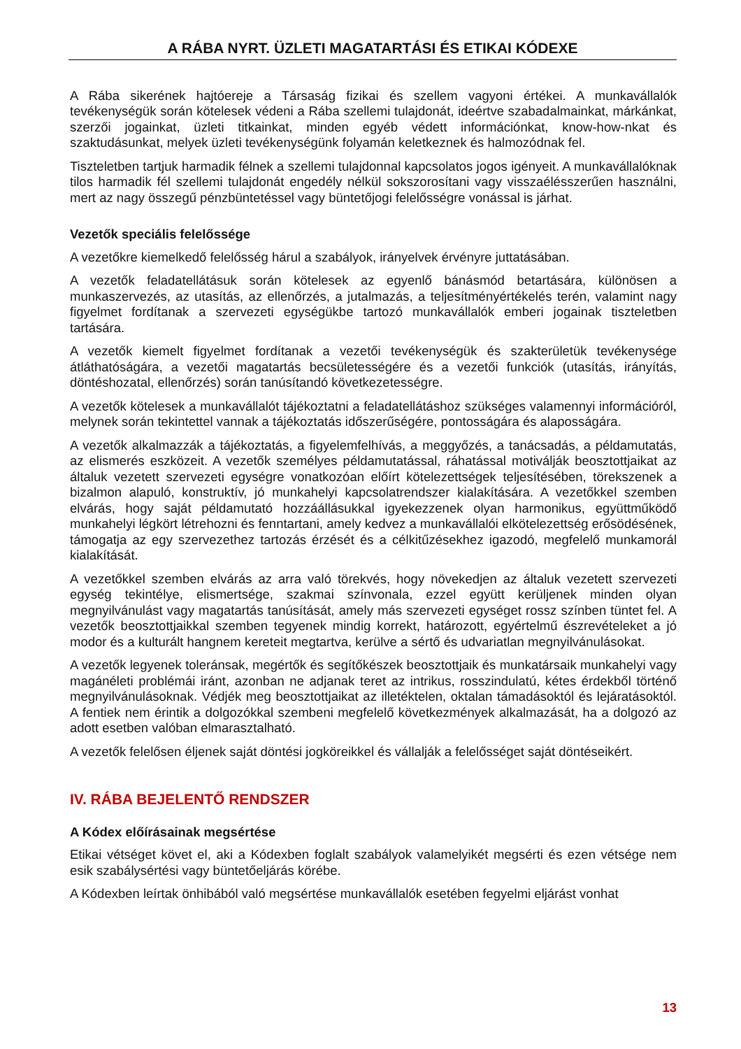A RÁBA NYRT. ÜZLETI MAGATARTÁSI ÉS ETIKAI KÓDEXE
A Rába sikerének hajtóereje a Társaság fizikai és szellem vagyoni értékei. A munkavállalók tevékenységük során kötelesek védeni a Rába szellemi tulajdonát, ideértve szabadalmainkat, márkánkat, szerzői jogainkat, üzleti titkainkat, minden egyéb védett információnkat, know-how-nkat és szaktudásunkat, melyek üzleti tevékenységünk folyamán keletkeznek és halmozódnak fel.
Tiszteletben tartjuk harmadik félnek a szellemi tulajdonnal kapcsolatos jogos igényeit. A munkavállalóknak tilos harmadik fél szellemi tulajdonát engedély nélkül sokszorosítani vagy visszaélésszerűen használni, mert az nagy összegű pénzbüntetéssel vagy büntetőjogi felelősségre vonással is járhat.
Vezetők speciális felelőssége
A vezetőkre kiemelkedő felelősség hárul a szabályok, irányelvek érvényre juttatásában.
A vezetők feladatellátásuk során kötelesek az egyenlő bánásmód betartására, különösen a munkaszervezés, az utasítás, az ellenőrzés, a jutalmazás, a teljesítményértékelés terén, valamint nagy figyelmet fordítanak a szervezeti egységükbe tartozó munkavállalók emberi jogainak tiszteletben tartására.
A vezetők kiemelt figyelmet fordítanak a vezetői tevékenységük és szakterületük tevékenysége átláthatóságára, a vezetői magatartás becsületességére és a vezetői funkciók (utasítás, irányítás, döntéshozatal, ellenőrzés) során tanúsítandó következetességre.
A vezetők kötelesek a munkavállalót tájékoztatni a feladatellátáshoz szükséges valamennyi információról, melynek során tekintettel vannak a tájékoztatás időszerűségére, pontosságára és alaposságára.
A vezetők alkalmazzák a tájékoztatás, a figyelemfelhívás, a meggyőzés, a tanácsadás, a példamutatás, az elismerés eszközeit. A vezetők személyes példamutatással, ráhatással motiválják beosztottjaikat az általuk vezetett szervezeti egységre vonatkozóan előírt kötelezettségek teljesítésében, törekszenek a bizalmon alapuló, konstruktív, jó munkahelyi kapcsolatrendszer kialakítására. A vezetőkkel szemben elvárás, hogy saját példamutató hozzáállásukkal igyekezzenek olyan harmonikus, együttműködő munkahelyi légkört létrehozni és fenntartani, amely kedvez a munkavállalói elkötelezettség erősödésének, támogatja az egy szervezethez tartozás érzését és a célkitűzésekhez igazodó, megfelelő munkamorál kialakítását.
A vezetőkkel szemben elvárás az arra való törekvés, hogy növekedjen az általuk vezetett szervezeti egység tekintélye, elismertsége, szakmai színvonala, ezzel együtt kerüljenek minden olyan megnyilvánulást vagy magatartás tanúsítását, amely más szervezeti egységet rossz színben tüntet fel. A vezetők beosztottjaikkal szemben tegyenek mindig korrekt, határozott, egyértelmű észrevételeket a jó modor és a kulturált hangnem kereteit megtartva, kerülve a sértő és udvariatlan megnyilvánulásokat.
A vezetők legyenek toleránsak, megértők és segítőkészek beosztottjaik és munkatársaik munkahelyi vagy magánéleti problémái iránt, azonban ne adjanak teret az intrikus, rosszindulatú, kétes érdekből történő megnyilvánulásoknak. Védjék meg beosztottjaikat az illetéktelen, oktalan támadásoktól és lejáratásoktól. A fentiek nem érintik a dolgozókkal szembeni megfelelő következmények alkalmazását, ha a dolgozó az adott esetben valóban elmarasztalható.
A vezetők felelősen éljenek saját döntési jogköreikkel és vállalják a felelősséget saját döntéseikért.
IV. RÁBA BEJELENTŐ RENDSZER
A Kódex előírásainak megsértése
Etikai vétséget követ el, aki a Kódexben foglalt szabályok valamelyikét megsérti és ezen vétsége nem esik szabálysértési vagy büntetőeljárás körébe.
A Kódexben leírtak önhibából való megsértése munkavállalók esetében fegyelmi eljárást vonhat
13